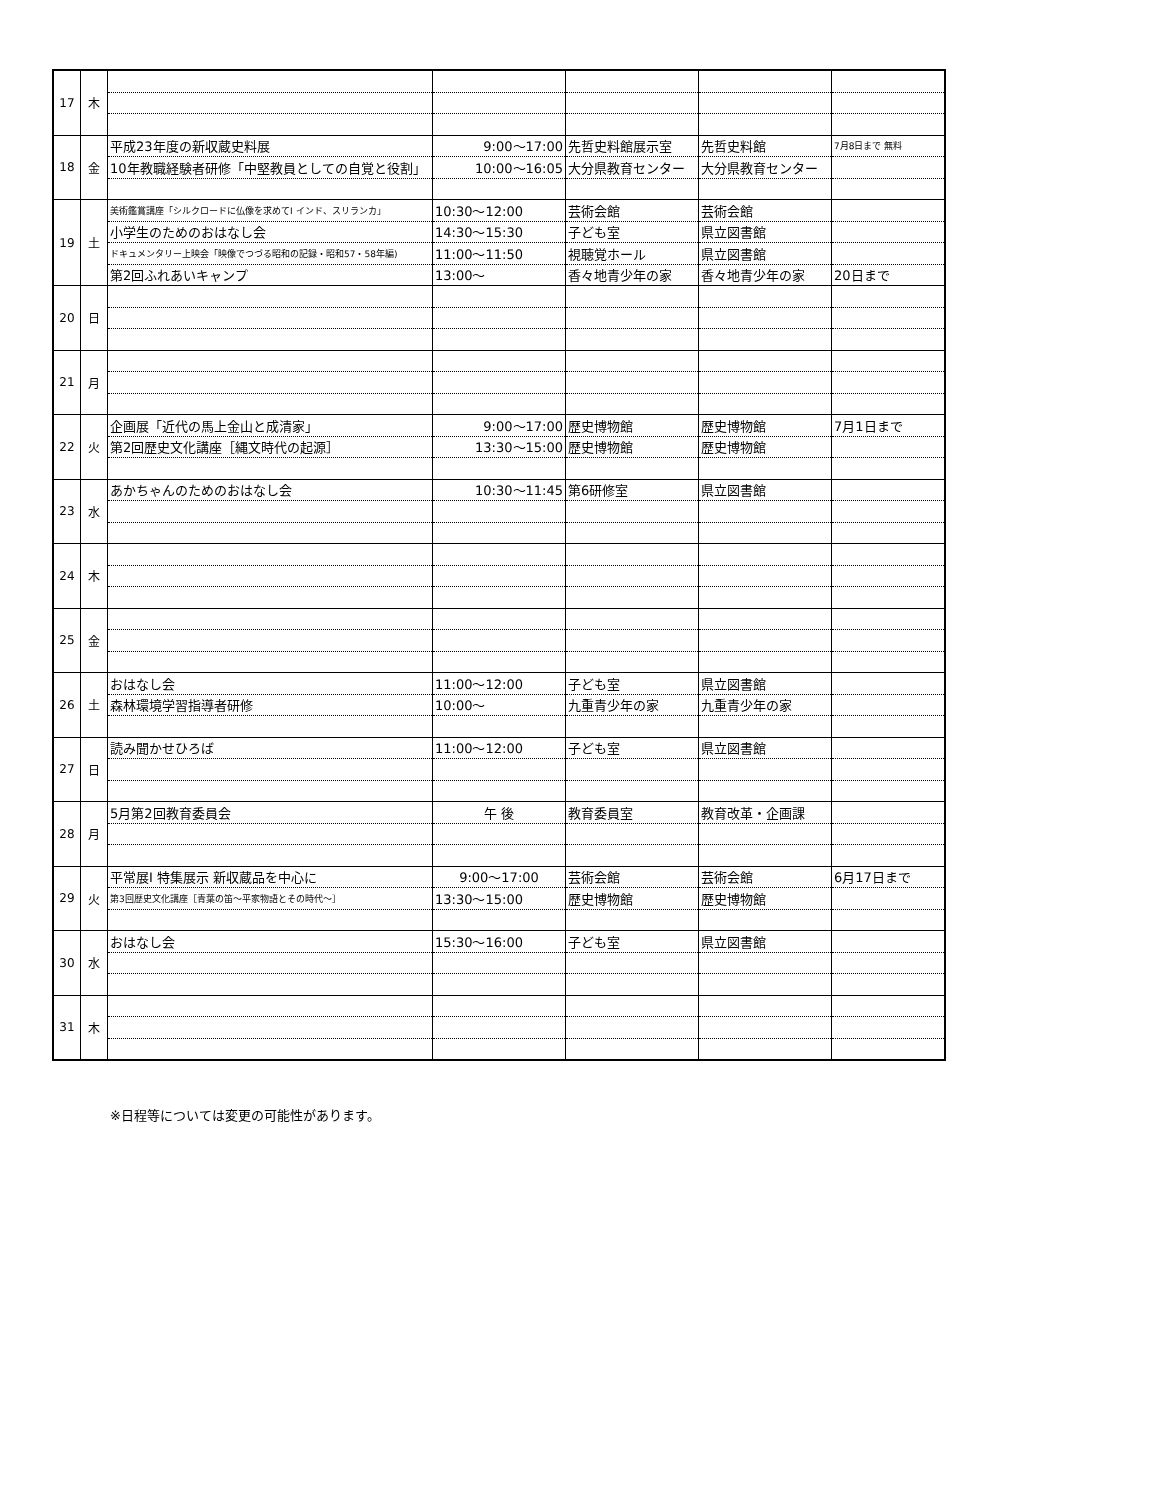| 17 | 木 | | | | | |
| 18 | 金 | 平成23年度の新収蔵史料展 | 9:00～17:00 | 先哲史料館展示室 | 先哲史料館 | 7月8日まで 無料 |
| | | 10年教職経験者研修「中堅教員としての自覚と役割」 | 10:00～16:05 | 大分県教育センター | 大分県教育センター | |
| 19 | 土 | 美術鑑賞講座「シルクロードに仏像を求めてⅠ インド、スリランカ」 | 10:30～12:00 | 芸術会館 | 芸術会館 | |
| | | 小学生のためのおはなし会 | 14:30～15:30 | 子ども室 | 県立図書館 | |
| | | ドキュメンタリー上映会「映像でつづる昭和の記録・昭和57・58年編) | 11:00～11:50 | 視聴覚ホール | 県立図書館 | |
| | | 第2回ふれあいキャンプ | 13:00～ | 香々地青少年の家 | 香々地青少年の家 | 20日まで |
| 20 | 日 | | | | | |
| 21 | 月 | | | | | |
| 22 | 火 | 企画展「近代の馬上金山と成清家」 | 9:00～17:00 | 歴史博物館 | 歴史博物館 | 7月1日まで |
| | | 第2回歴史文化講座［縄文時代の起源］ | 13:30～15:00 | 歴史博物館 | 歴史博物館 | |
| 23 | 水 | あかちゃんのためのおはなし会 | 10:30～11:45 | 第6研修室 | 県立図書館 | |
| 24 | 木 | | | | | |
| 25 | 金 | | | | | |
| 26 | 土 | おはなし会 | 11:00～12:00 | 子ども室 | 県立図書館 | |
| | | 森林環境学習指導者研修 | 10:00～ | 九重青少年の家 | 九重青少年の家 | |
| 27 | 日 | 読み聞かせひろば | 11:00～12:00 | 子ども室 | 県立図書館 | |
| 28 | 月 | 5月第2回教育委員会 | 午 後 | 教育委員室 | 教育改革・企画課 | |
| 29 | 火 | 平常展Ⅰ 特集展示 新収蔵品を中心に | 9:00～17:00 | 芸術会館 | 芸術会館 | 6月17日まで |
| | | 第3回歴史文化講座［青葉の笛～平家物語とその時代～］ | 13:30～15:00 | 歴史博物館 | 歴史博物館 | |
| 30 | 水 | おはなし会 | 15:30～16:00 | 子ども室 | 県立図書館 | |
| 31 | 木 | | | | | |
※日程等については変更の可能性があります。